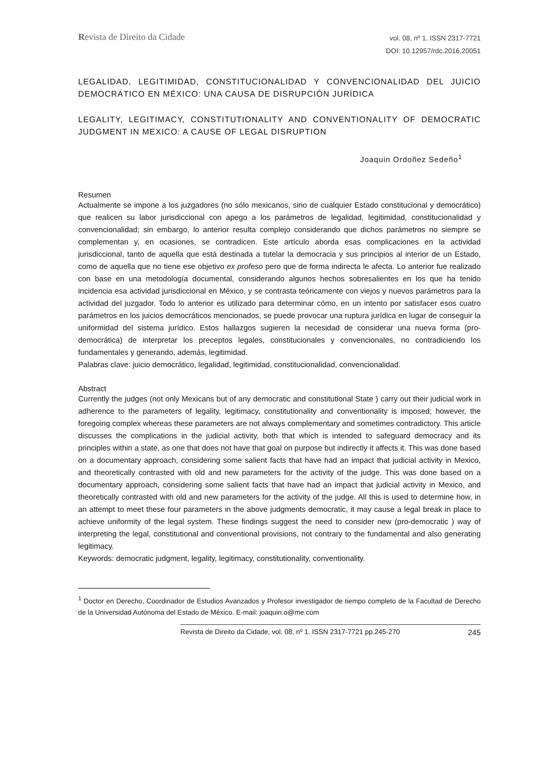Revista de Direito da Cidade
vol. 08, nº 1. ISSN 2317-7721
DOI: 10.12957/rdc.2016.20051
LEGALIDAD, LEGITIMIDAD, CONSTITUCIONALIDAD Y CONVENCIONALIDAD DEL JUICIO DEMOCRÁTICO EN MÉXICO: UNA CAUSA DE DISRUPCIÓN JURÍDICA
LEGALITY, LEGITIMACY, CONSTITUTIONALITY AND CONVENTIONALITY OF DEMOCRATIC JUDGMENT IN MEXICO: A CAUSE OF LEGAL DISRUPTION
Joaquin Ordoñez Sedeño<sup>1</sup>
Resumen
Actualmente se impone a los juzgadores (no sólo mexicanos, sino de cualquier Estado constitucional y democrático) que realicen su labor jurisdiccional con apego a los parámetros de legalidad, legitimidad, constitucionalidad y convencionalidad; sin embargo, lo anterior resulta complejo considerando que dichos parámetros no siempre se complementan y, en ocasiones, se contradicen. Este artículo aborda esas complicaciones en la actividad jurisdiccional, tanto de aquella que está destinada a tutelar la democracia y sus principios al interior de un Estado, como de aquella que no tiene ese objetivo ex profeso pero que de forma indirecta le afecta. Lo anterior fue realizado con base en una metodología documental, considerando algunos hechos sobresalientes en los que ha tenido incidencia esa actividad jurisdiccional en México, y se contrasta teóricamente con viejos y nuevos parámetros para la actividad del juzgador. Todo lo anterior es utilizado para determinar cómo, en un intento por satisfacer esos cuatro parámetros en los juicios democráticos mencionados, se puede provocar una ruptura jurídica en lugar de conseguir la uniformidad del sistema jurídico. Estos hallazgos sugieren la necesidad de considerar una nueva forma (pro-democrática) de interpretar los preceptos legales, constitucionales y convencionales, no contradiciendo los fundamentales y generando, además, legitimidad.
Palabras clave: juicio democrático, legalidad, legitimidad, constitucionalidad, convencionalidad.
Abstract
Currently the judges (not only Mexicans but of any democratic and constitutional State ) carry out their judicial work in adherence to the parameters of legality, legitimacy, constitutionality and conventionality is imposed; however, the foregoing complex whereas these parameters are not always complementary and sometimes contradictory. This article discusses the complications in the judicial activity, both that which is intended to safeguard democracy and its principles within a state, as one that does not have that goal on purpose but indirectly it affects it. This was done based on a documentary approach, considering some salient facts that have had an impact that judicial activity in Mexico, and theoretically contrasted with old and new parameters for the activity of the judge. This was done based on a documentary approach, considering some salient facts that have had an impact that judicial activity in Mexico, and theoretically contrasted with old and new parameters for the activity of the judge. All this is used to determine how, in an attempt to meet these four parameters in the above judgments democratic, it may cause a legal break in place to achieve uniformity of the legal system. These findings suggest the need to consider new (pro-democratic ) way of interpreting the legal, constitutional and conventional provisions, not contrary to the fundamental and also generating legitimacy.
Keywords: democratic judgment, legality, legitimacy, constitutionality, conventionality.
<sup>1</sup> Doctor en Derecho, Coordinador de Estudios Avanzados y Profesor investigador de tiempo completo de la Facultad de Derecho de la Universidad Autónoma del Estado de México. E-mail: joaquin.o@me.com
Revista de Direito da Cidade, vol. 08, nº 1. ISSN 2317-7721 pp.245-270 245